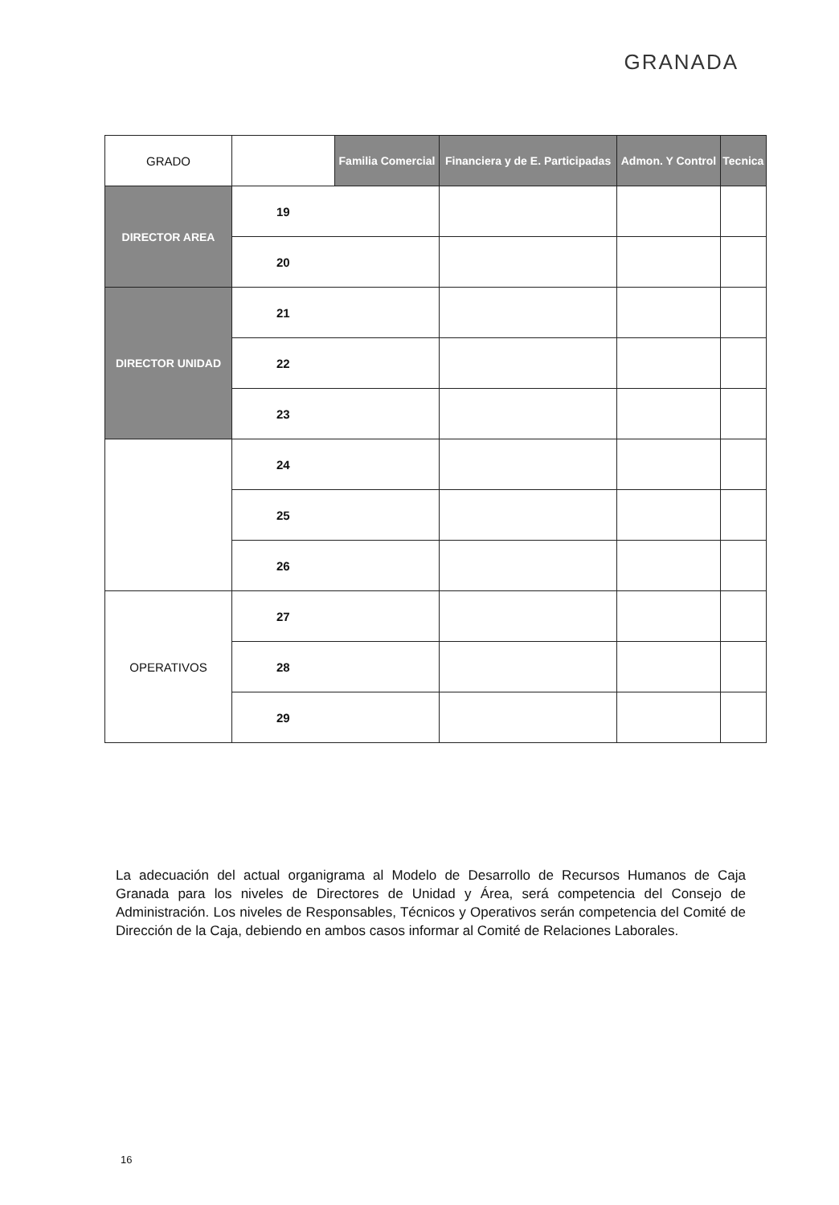GRANADA
| GRADO | | Familia Comercial | Financiera y de E. Participadas | Admon. Y Control | Tecnica |
| --- | --- | --- | --- | --- | --- |
| DIRECTOR AREA | 19 | | | | |
| | 20 | | | | |
| DIRECTOR UNIDAD | 21 | | | | |
| | 22 | | | | |
| | 23 | | | | |
| | 24 | | | | |
| | 25 | | | | |
| | 26 | | | | |
| OPERATIVOS | 27 | | | | |
| | 28 | | | | |
| | 29 | | | | |
La adecuación del actual organigrama al Modelo de Desarrollo de Recursos Humanos de Caja Granada para los niveles de Directores de Unidad y Área, será competencia del Consejo de Administración. Los niveles de Responsables, Técnicos y Operativos serán competencia del Comité de Dirección de la Caja, debiendo en ambos casos informar al Comité de Relaciones Laborales.
16